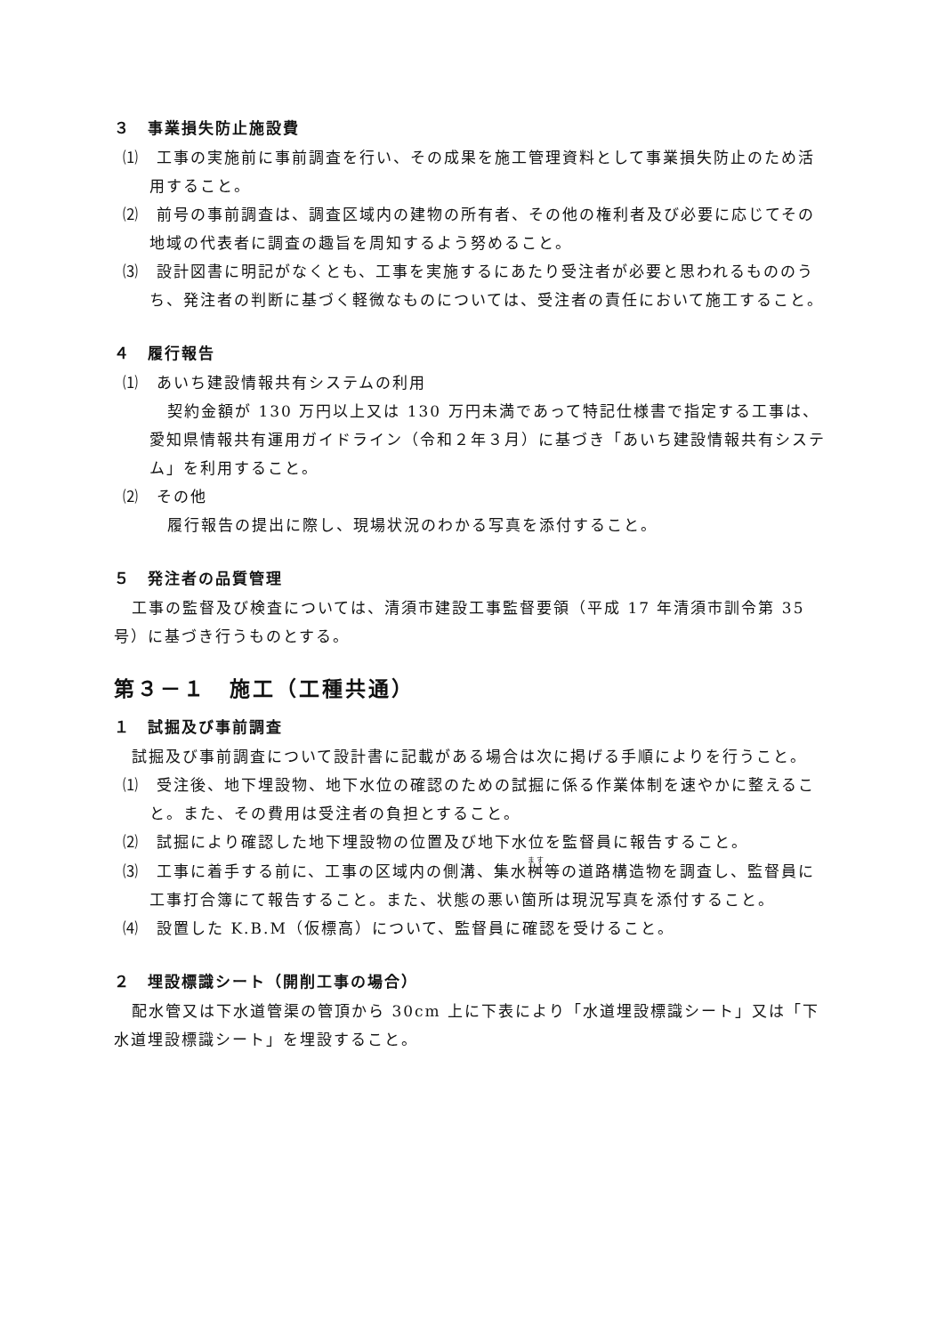３　事業損失防止施設費
⑴　工事の実施前に事前調査を行い、その成果を施工管理資料として事業損失防止のため活用すること。
⑵　前号の事前調査は、調査区域内の建物の所有者、その他の権利者及び必要に応じてその地域の代表者に調査の趣旨を周知するよう努めること。
⑶　設計図書に明記がなくとも、工事を実施するにあたり受注者が必要と思われるもののうち、発注者の判断に基づく軽微なものについては、受注者の責任において施工すること。
４　履行報告
⑴　あいち建設情報共有システムの利用
契約金額が 130 万円以上又は 130 万円未満であって特記仕様書で指定する工事は、愛知県情報共有運用ガイドライン（令和２年３月）に基づき「あいち建設情報共有システム」を利用すること。
⑵　その他
履行報告の提出に際し、現場状況のわかる写真を添付すること。
５　発注者の品質管理
工事の監督及び検査については、清須市建設工事監督要領（平成 17 年清須市訓令第 35 号）に基づき行うものとする。
第３－１　施工（工種共通）
１　試掘及び事前調査
試掘及び事前調査について設計書に記載がある場合は次に掲げる手順によりを行うこと。
⑴　受注後、地下埋設物、地下水位の確認のための試掘に係る作業体制を速やかに整えること。また、その費用は受注者の負担とすること。
⑵　試掘により確認した地下埋設物の位置及び地下水位を監督員に報告すること。
⑶　工事に着手する前に、工事の区域内の側溝、集水桝等の道路構造物を調査し、監督員に工事打合簿にて報告すること。また、状態の悪い箇所は現況写真を添付すること。
⑷　設置した K.B.M（仮標高）について、監督員に確認を受けること。
２　埋設標識シート（開削工事の場合）
配水管又は下水道管渠の管頂から 30cm 上に下表により「水道埋設標識シート」又は「下水道埋設標識シート」を埋設すること。